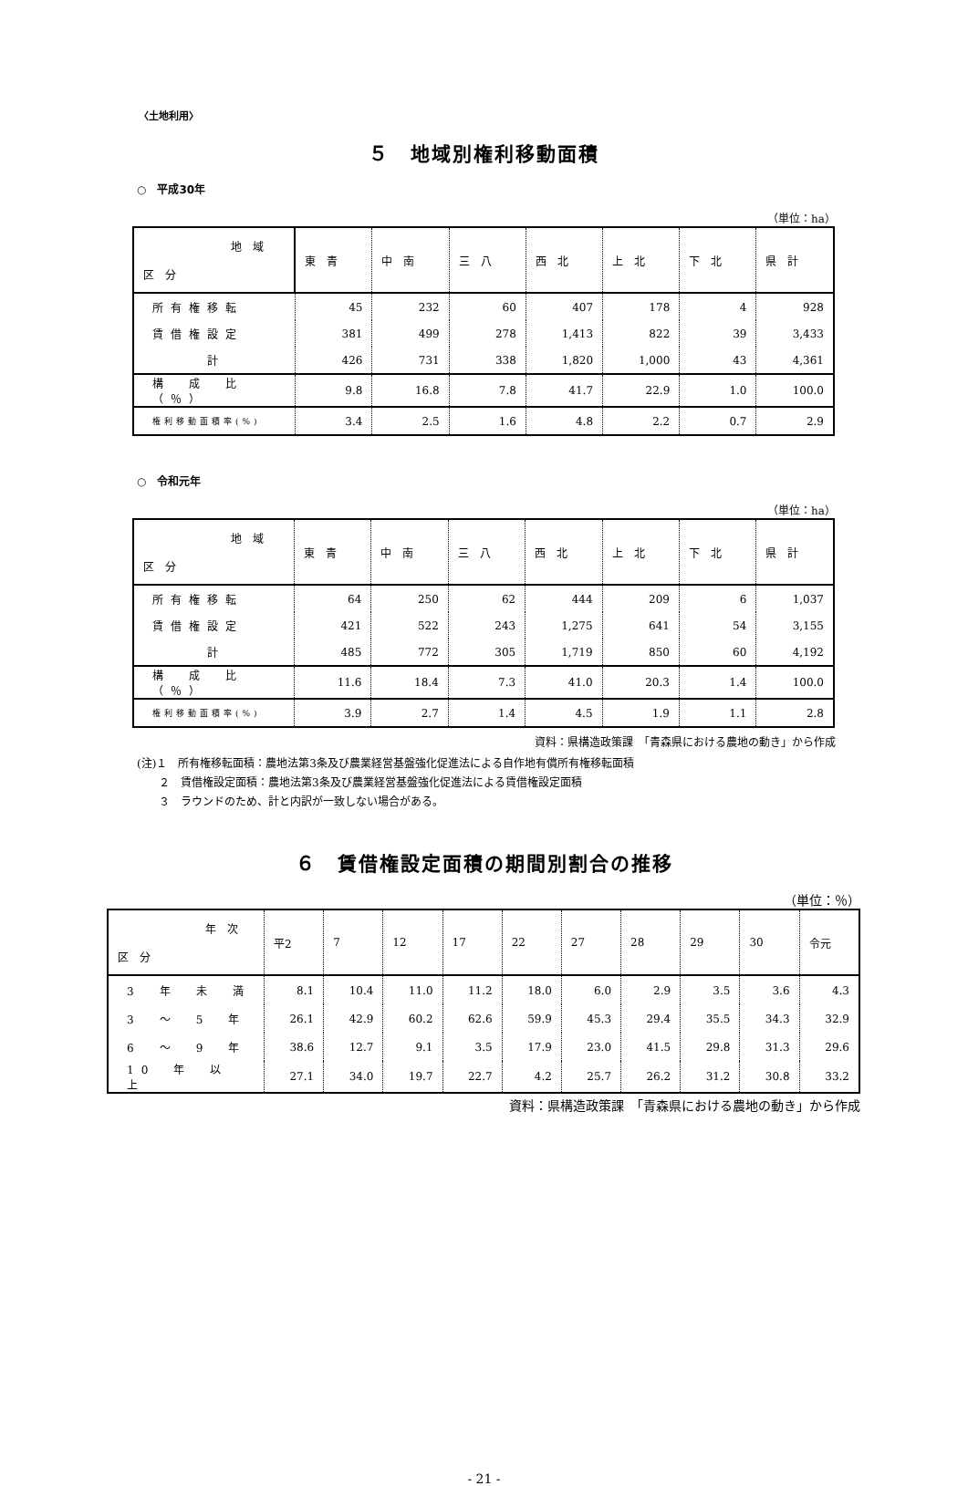〈土地利用〉
５　地域別権利移動面積
○　平成30年
（単位：ha）
| 地 域 区 分 | 東 青 | 中 南 | 三 八 | 西 北 | 上 北 | 下 北 | 県 計 |
| --- | --- | --- | --- | --- | --- | --- | --- |
| 所有権移転 | 45 | 232 | 60 | 407 | 178 | 4 | 928 |
| 賃借権設定 | 381 | 499 | 278 | 1,413 | 822 | 39 | 3,433 |
| 計 | 426 | 731 | 338 | 1,820 | 1,000 | 43 | 4,361 |
| 構 成 比（％） | 9.8 | 16.8 | 7.8 | 41.7 | 22.9 | 1.0 | 100.0 |
| 権利移動面積率(%) | 3.4 | 2.5 | 1.6 | 4.8 | 2.2 | 0.7 | 2.9 |
○　令和元年
（単位：ha）
| 地 域 区 分 | 東 青 | 中 南 | 三 八 | 西 北 | 上 北 | 下 北 | 県 計 |
| --- | --- | --- | --- | --- | --- | --- | --- |
| 所有権移転 | 64 | 250 | 62 | 444 | 209 | 6 | 1,037 |
| 賃借権設定 | 421 | 522 | 243 | 1,275 | 641 | 54 | 3,155 |
| 計 | 485 | 772 | 305 | 1,719 | 850 | 60 | 4,192 |
| 構 成 比（％） | 11.6 | 18.4 | 7.3 | 41.0 | 20.3 | 1.4 | 100.0 |
| 権利移動面積率(%) | 3.9 | 2.7 | 1.4 | 4.5 | 1.9 | 1.1 | 2.8 |
資料：県構造政策課　「青森県における農地の動き」から作成
(注)１　所有権移転面積：農地法第3条及び農業経営基盤強化促進法による自作地有償所有権移転面積
　　２　賃借権設定面積：農地法第3条及び農業経営基盤強化促進法による賃借権設定面積
　　３　ラウンドのため、計と内訳が一致しない場合がある。
６　賃借権設定面積の期間別割合の推移
（単位：％）
| 年 次 区 分 | 平2 | 7 | 12 | 17 | 22 | 27 | 28 | 29 | 30 | 令元 |
| --- | --- | --- | --- | --- | --- | --- | --- | --- | --- | --- |
| 3 年 未 満 | 8.1 | 10.4 | 11.0 | 11.2 | 18.0 | 6.0 | 2.9 | 3.5 | 3.6 | 4.3 |
| 3 ～ 5 年 | 26.1 | 42.9 | 60.2 | 62.6 | 59.9 | 45.3 | 29.4 | 35.5 | 34.3 | 32.9 |
| 6 ～ 9 年 | 38.6 | 12.7 | 9.1 | 3.5 | 17.9 | 23.0 | 41.5 | 29.8 | 31.3 | 29.6 |
| 10 年 以 上 | 27.1 | 34.0 | 19.7 | 22.7 | 4.2 | 25.7 | 26.2 | 31.2 | 30.8 | 33.2 |
資料：県構造政策課　「青森県における農地の動き」から作成
- 21 -